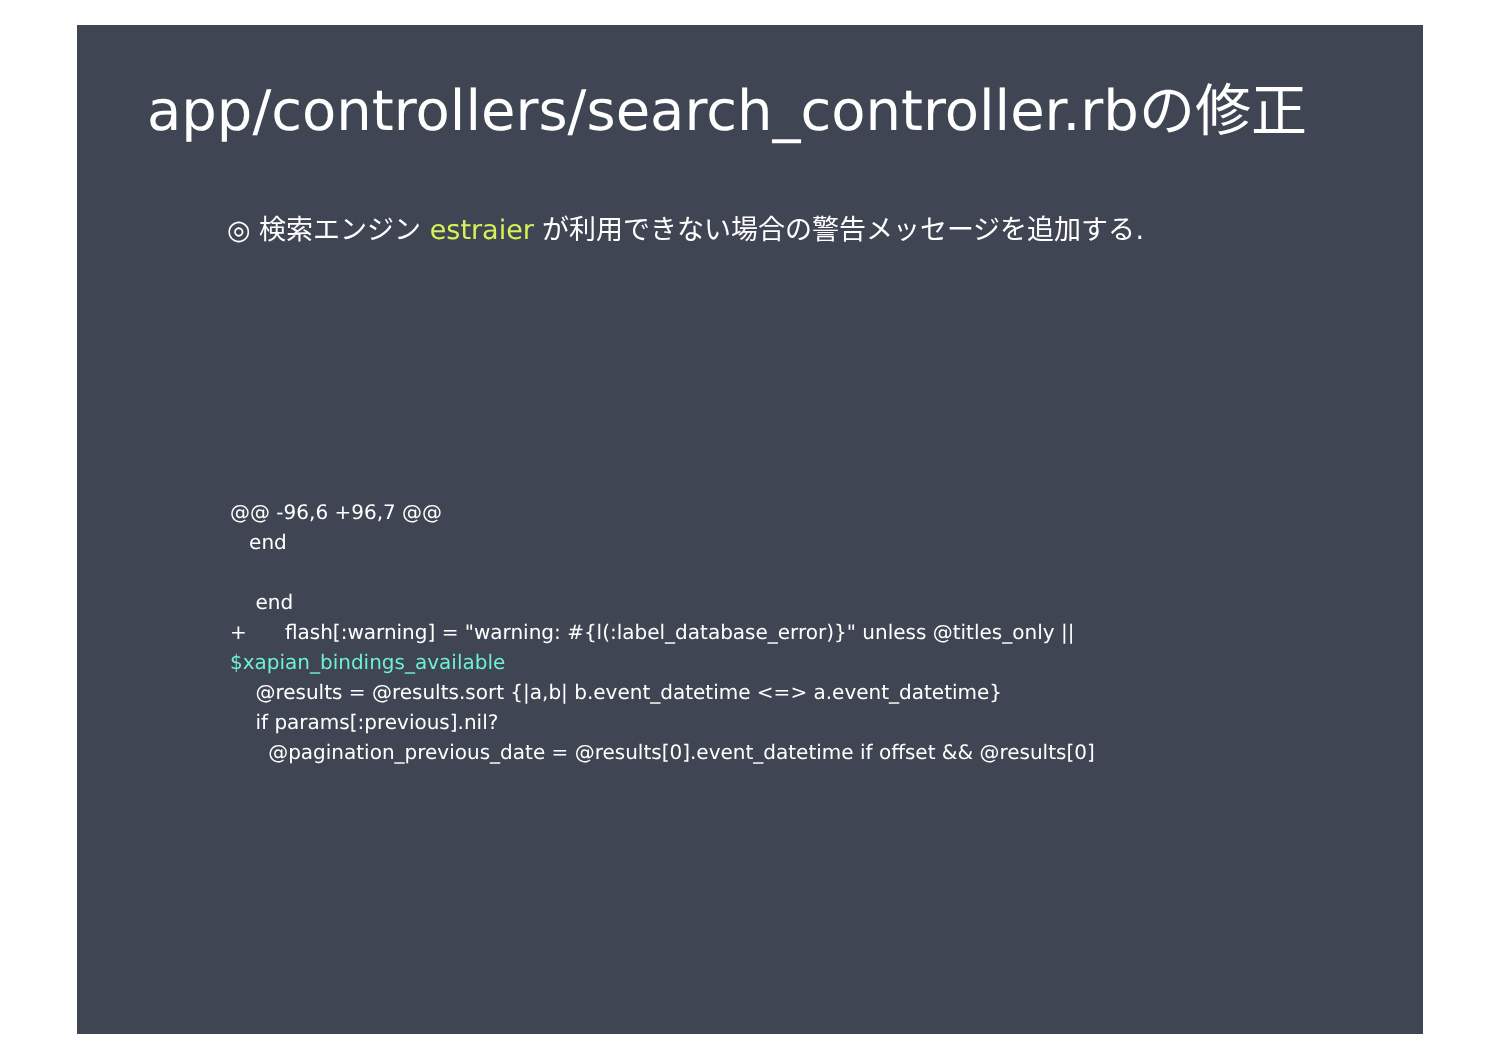app/controllers/search_controller.rbの修正
◎ 検索エンジン estraier が利用できない場合の警告メッセージを追加する.
@@ -96,6 +96,7 @@ end end + flash[:warning] = "warning: #{l(:label_database_error)}" unless @titles_only || $xapian_bindings_available @results = @results.sort {|a,b| b.event_datetime <=> a.event_datetime} if params[:previous].nil? @pagination_previous_date = @results[0].event_datetime if offset && @results[0]